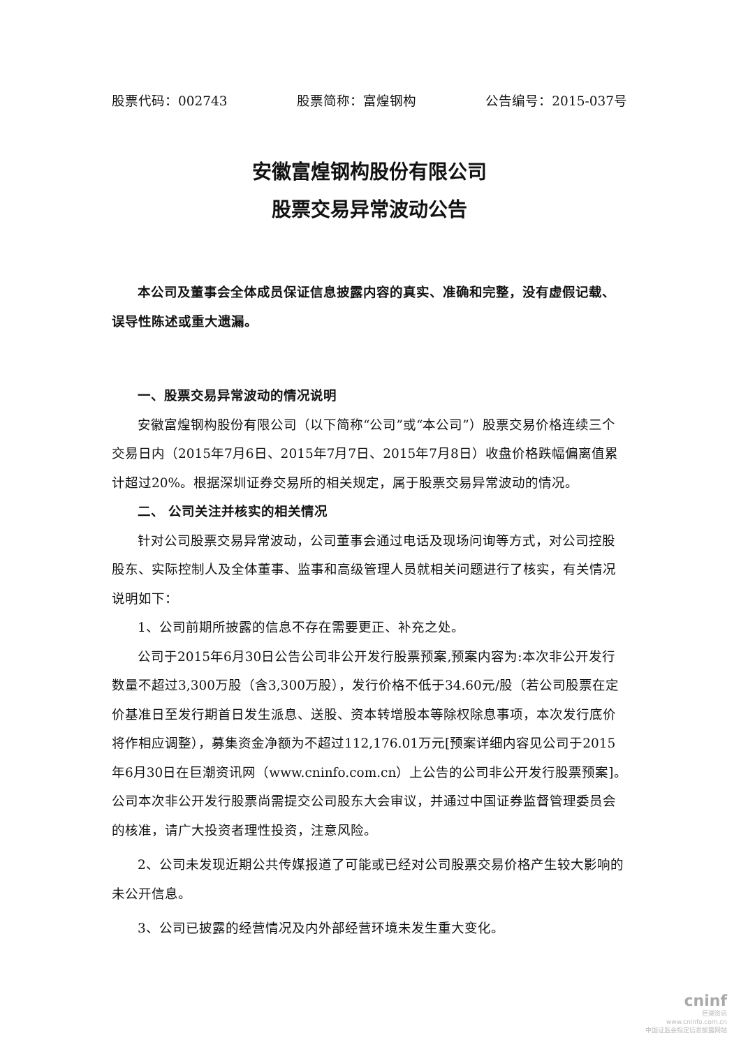股票代码：002743 股票简称：富煌钢构 公告编号：2015-037号
安徽富煌钢构股份有限公司
股票交易异常波动公告
本公司及董事会全体成员保证信息披露内容的真实、准确和完整，没有虚假记载、误导性陈述或重大遗漏。
一、股票交易异常波动的情况说明
安徽富煌钢构股份有限公司（以下简称“公司”或“本公司”）股票交易价格连续三个交易日内（2015年7月6日、2015年7月7日、2015年7月8日）收盘价格跌幅偏离值累计超过20%。根据深圳证券交易所的相关规定，属于股票交易异常波动的情况。
二、 公司关注并核实的相关情况
针对公司股票交易异常波动，公司董事会通过电话及现场问询等方式，对公司控股股东、实际控制人及全体董事、监事和高级管理人员就相关问题进行了核实，有关情况说明如下：
1、公司前期所披露的信息不存在需要更正、补充之处。
公司于2015年6月30日公告公司非公开发行股票预案,预案内容为:本次非公开发行数量不超过3,300万股（含3,300万股），发行价格不低于34.60元/股（若公司股票在定价基准日至发行期首日发生派息、送股、资本转增股本等除权除息事项，本次发行底价将作相应调整），募集资金净额为不超过112,176.01万元[预案详细内容见公司于2015年6月30日在巨潮资讯网（www.cninfo.com.cn）上公告的公司非公开发行股票预案]。公司本次非公开发行股票尚需提交公司股东大会审议，并通过中国证券监督管理委员会的核准，请广大投资者理性投资，注意风险。
2、公司未发现近期公共传媒报道了可能或已经对公司股票交易价格产生较大影响的未公开信息。
3、公司已披露的经营情况及内外部经营环境未发生重大变化。
cninf
巨潮资讯
www.cninfo.com.cn
中国证监会指定信息披露网站